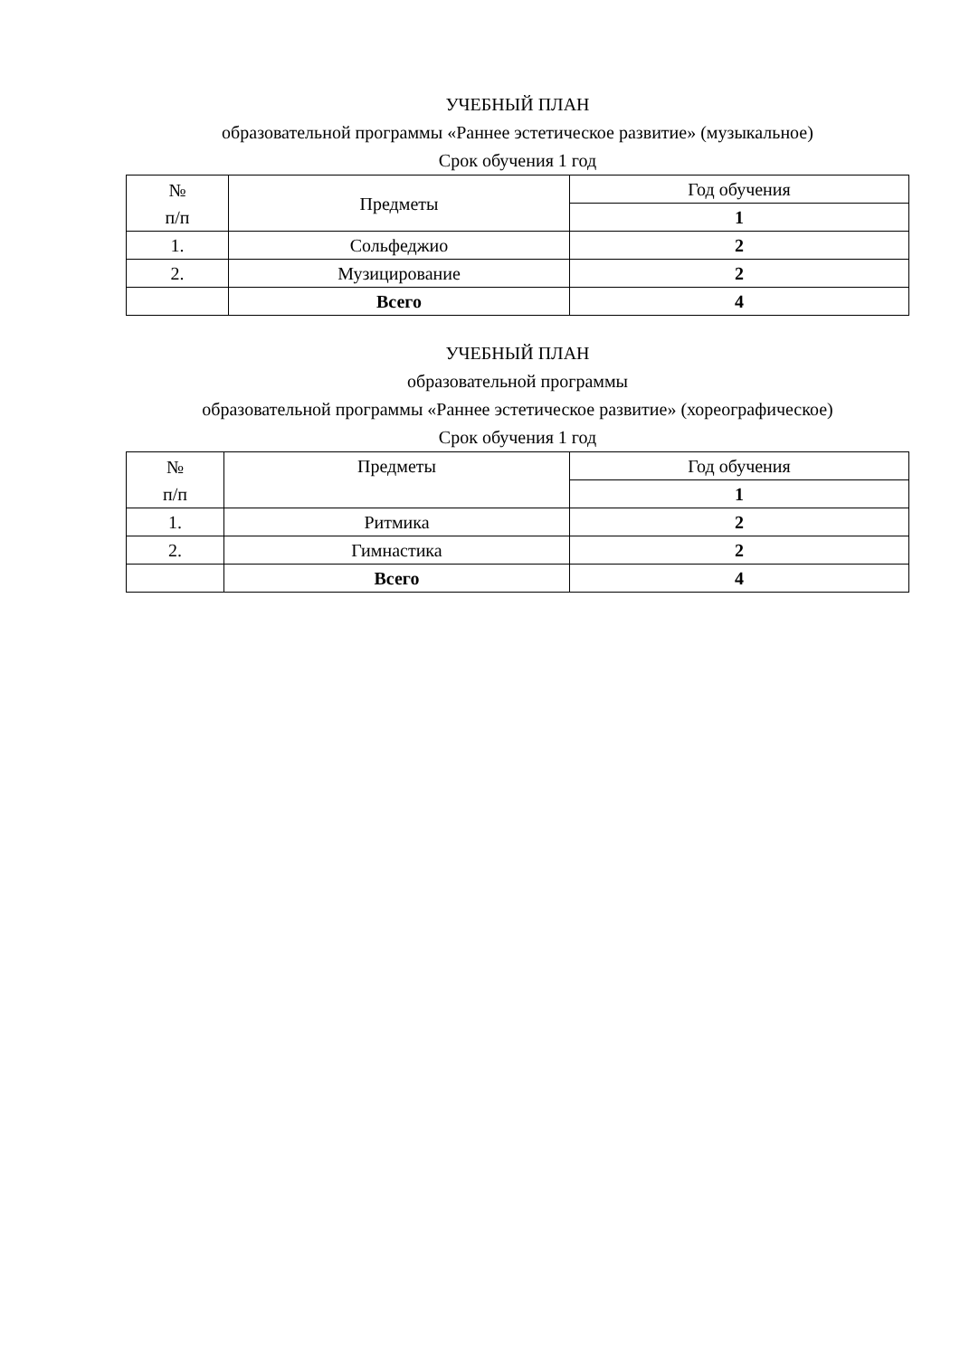УЧЕБНЫЙ ПЛАН
образовательной программы «Раннее эстетическое развитие» (музыкальное)
Срок обучения 1 год
| № п/п | Предметы | Год обучения |
| | | 1 |
| 1. | Сольфеджио | 2 |
| 2. | Музицирование | 2 |
| | Всего | 4 |
УЧЕБНЫЙ ПЛАН
образовательной программы
образовательной программы «Раннее эстетическое развитие» (хореографическое)
Срок обучения 1 год
| № п/п | Предметы | Год обучения |
| | | 1 |
| 1. | Ритмика | 2 |
| 2. | Гимнастика | 2 |
| | Всего | 4 |